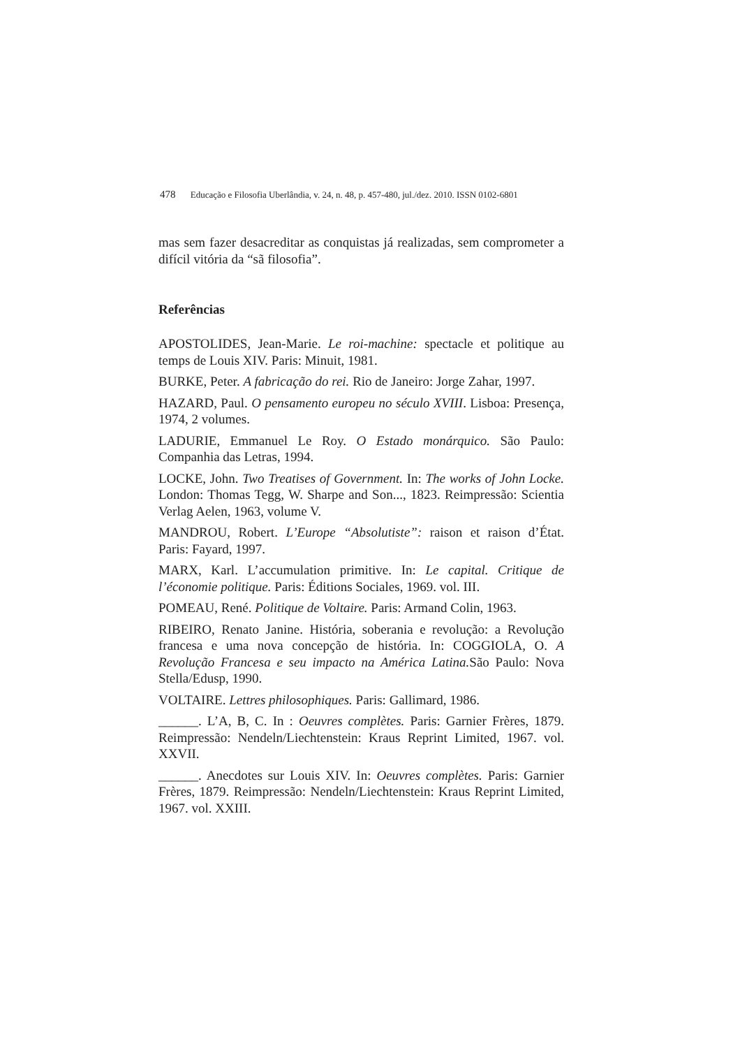478 Educação e Filosofia Uberlândia, v. 24, n. 48, p. 457-480, jul./dez. 2010. ISSN 0102-6801
mas sem fazer desacreditar as conquistas já realizadas, sem comprometer a difícil vitória da “sã filosofia”.
Referências
APOSTOLIDES, Jean-Marie. Le roi-machine: spectacle et politique au temps de Louis XIV. Paris: Minuit, 1981.
BURKE, Peter. A fabricação do rei. Rio de Janeiro: Jorge Zahar, 1997.
HAZARD, Paul. O pensamento europeu no século XVIII. Lisboa: Presença, 1974, 2 volumes.
LADURIE, Emmanuel Le Roy. O Estado monárquico. São Paulo: Companhia das Letras, 1994.
LOCKE, John. Two Treatises of Government. In: The works of John Locke. London: Thomas Tegg, W. Sharpe and Son..., 1823. Reimpressão: Scientia Verlag Aelen, 1963, volume V.
MANDROU, Robert. L’Europe “Absolutiste”: raison et raison d’État. Paris: Fayard, 1997.
MARX, Karl. L’accumulation primitive. In: Le capital. Critique de l’économie politique. Paris: Éditions Sociales, 1969. vol. III.
POMEAU, René. Politique de Voltaire. Paris: Armand Colin, 1963.
RIBEIRO, Renato Janine. História, soberania e revolução: a Revolução francesa e uma nova concepção de história. In: COGGIOLA, O. A Revolução Francesa e seu impacto na América Latina. São Paulo: Nova Stella/Edusp, 1990.
VOLTAIRE. Lettres philosophiques. Paris: Gallimard, 1986.
______. L’A, B, C. In : Oeuvres complètes. Paris: Garnier Frères, 1879. Reimpressão: Nendeln/Liechtenstein: Kraus Reprint Limited, 1967. vol. XXVII.
______. Anecdotes sur Louis XIV. In: Oeuvres complètes. Paris: Garnier Frères, 1879. Reimpressão: Nendeln/Liechtenstein: Kraus Reprint Limited, 1967. vol. XXIII.